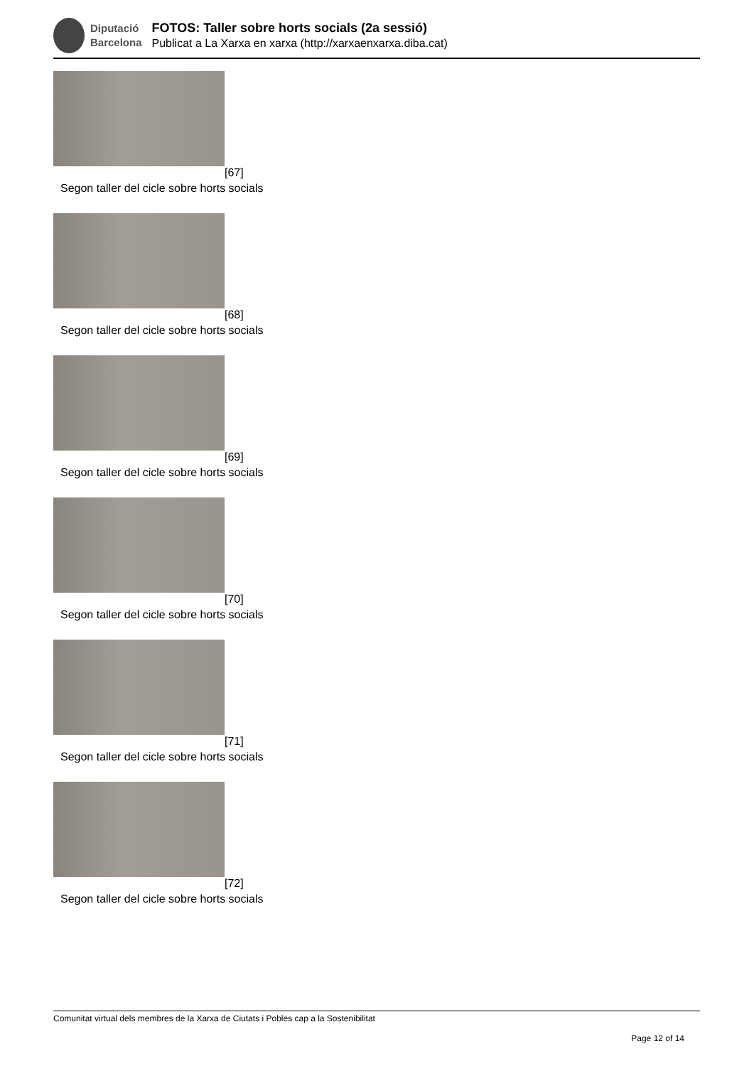Diputació
Barcelona
FOTOS: Taller sobre horts socials (2a sessió)
Publicat a La Xarxa en xarxa (http://xarxaenxarxa.diba.cat)
[67]
Segon taller del cicle sobre horts socials
[68]
Segon taller del cicle sobre horts socials
[69]
Segon taller del cicle sobre horts socials
[70]
Segon taller del cicle sobre horts socials
[71]
Segon taller del cicle sobre horts socials
[72]
Segon taller del cicle sobre horts socials
Comunitat virtual dels membres de la Xarxa de Ciutats i Pobles cap a la Sostenibilitat
Page 12 of 14